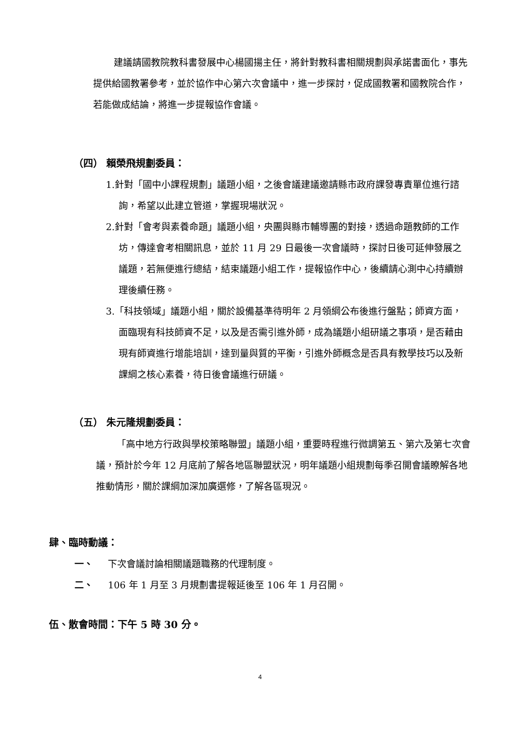建議請國教院教科書發展中心楊國揚主任，將針對教科書相關規劃與承諾書面化，事先提供給國教署參考，並於協作中心第六次會議中，進一步探討，促成國教署和國教院合作，若能做成結論，將進一步提報協作會議。
（四） 賴榮飛規劃委員：
1.針對「國中小課程規劃」議題小組，之後會議建議邀請縣市政府課發專責單位進行諮詢，希望以此建立管道，掌握現場狀況。
2.針對「會考與素養命題」議題小組，央團與縣市輔導團的對接，透過命題教師的工作坊，傳達會考相關訊息，並於 11 月 29 日最後一次會議時，探討日後可延伸發展之議題，若無便進行總結，結束議題小組工作，提報協作中心，後續請心測中心持續辦理後續任務。
3.「科技領域」議題小組，關於設備基準待明年 2 月領綱公布後進行盤點；師資方面，面臨現有科技師資不足，以及是否需引進外師，成為議題小組研議之事項，是否藉由現有師資進行增能培訓，達到量與質的平衡，引進外師概念是否具有教學技巧以及新課綱之核心素養，待日後會議進行研議。
（五） 朱元隆規劃委員：
「高中地方行政與學校策略聯盟」議題小組，重要時程進行微調第五、第六及第七次會議，預計於今年 12 月底前了解各地區聯盟狀況，明年議題小組規劃每季召開會議瞭解各地推動情形，關於課綱加深加廣選修，了解各區現況。
肆、臨時動議：
一、 下次會議討論相關議題職務的代理制度。
二、 106 年 1 月至 3 月規劃書提報延後至 106 年 1 月召開。
伍、散會時間：下午 5 時 30 分。
4